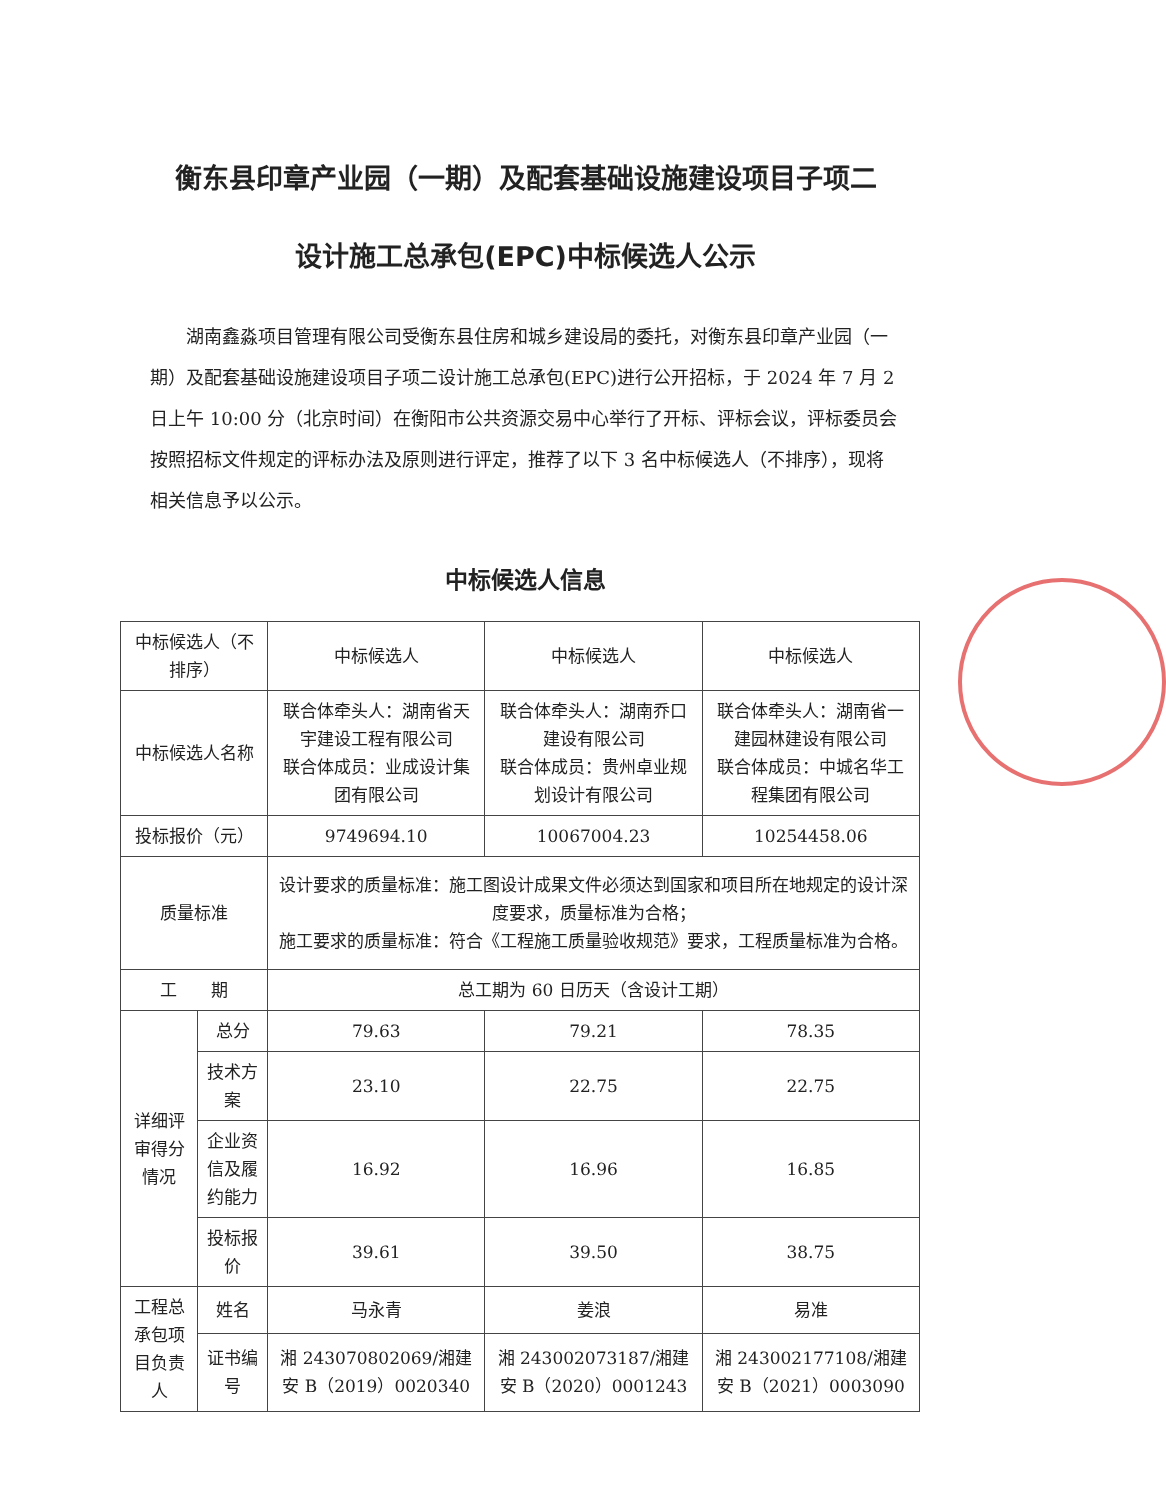衡东县印章产业园（一期）及配套基础设施建设项目子项二
设计施工总承包(EPC)中标候选人公示
湖南鑫淼项目管理有限公司受衡东县住房和城乡建设局的委托，对衡东县印章产业园（一期）及配套基础设施建设项目子项二设计施工总承包(EPC)进行公开招标，于 2024 年 7 月 2 日上午 10:00 分（北京时间）在衡阳市公共资源交易中心举行了开标、评标会议，评标委员会按照招标文件规定的评标办法及原则进行评定，推荐了以下 3 名中标候选人（不排序），现将相关信息予以公示。
中标候选人信息
| 中标候选人（不排序） | | 中标候选人 | 中标候选人 | 中标候选人 |
| 中标候选人名称 | | 联合体牵头人：湖南省天宇建设工程有限公司 联合体成员：业成设计集团有限公司 | 联合体牵头人：湖南乔口建设有限公司 联合体成员：贵州卓业规划设计有限公司 | 联合体牵头人：湖南省一建园林建设有限公司 联合体成员：中城名华工程集团有限公司 |
| 投标报价（元） | | 9749694.10 | 10067004.23 | 10254458.06 |
| 质量标准 | | 设计要求的质量标准：施工图设计成果文件必须达到国家和项目所在地规定的设计深度要求，质量标准为合格； 施工要求的质量标准：符合《工程施工质量验收规范》要求，工程质量标准为合格。 | | |
| 工 期 | | 总工期为 60 日历天（含设计工期） | | |
| 详细评审得分情况 | 总分 | 79.63 | 79.21 | 78.35 |
| | 技术方案 | 23.10 | 22.75 | 22.75 |
| | 企业资信及履约能力 | 16.92 | 16.96 | 16.85 |
| | 投标报价 | 39.61 | 39.50 | 38.75 |
| 工程总承包项目负责人 | 姓名 | 马永青 | 姜浪 | 易准 |
| | 证书编号 | 湘 243070802069/湘建安 B（2019）0020340 | 湘 243002073187/湘建安 B（2020）0001243 | 湘 243002177108/湘建安 B（2021）0003090 |